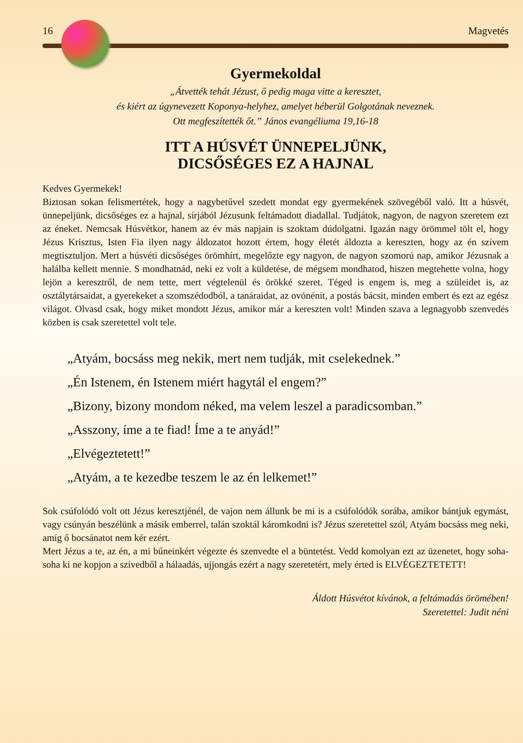16 Magvetés
Gyermekoldal
„Átvették tehát Jézust, ő pedig maga vitte a keresztet,
és kiért az úgynevezett Koponya-helyhez, amelyet héberül Golgotának neveznek.
Ott megfeszítették őt.” János evangéliuma 19,16-18
ITT A HÚSVÉT ÜNNEPELJÜNK,
DICSŐSÉGES EZ A HAJNAL
Kedves Gyermekek!
Biztosan sokan felismertétek, hogy a nagybetűvel szedett mondat egy gyermekének szövegéből való. Itt a húsvét, ünnepeljünk, dicsőséges ez a hajnal, sírjából Jézusunk feltámadott diadallal. Tudjátok, nagyon, de nagyon szeretem ezt az éneket. Nemcsak Húsvétkor, hanem az év más napjain is szoktam dúdolgatni. Igazán nagy örömmel tölt el, hogy Jézus Krisztus, Isten Fia ilyen nagy áldozatot hozott értem, hogy életét áldozta a kereszten, hogy az én szívem megtisztuljon. Mert a húsvéti dicsőséges örömhírt, megelőzte egy nagyon, de nagyon szomorú nap, amikor Jézusnak a halálba kellett mennie. S mondhatnád, neki ez volt a küldetése, de mégsem mondhatod, hiszen megtehette volna, hogy lejön a keresztről, de nem tette, mert végtelenül és örökké szeret. Téged is engem is, meg a szüleidet is, az osztálytársaidat, a gyerekeket a szomszédodból, a tanáraidat, az ovónénit, a postás bácsit, minden embert és ezt az egész világot. Olvasd csak, hogy miket mondott Jézus, amikor már a kereszten volt! Minden szava a legnagyobb szenvedés közben is csak szeretettel volt tele.
„Atyám, bocsáss meg nekik, mert nem tudják, mit cselekednek.”
„Én Istenem, én Istenem miért hagytál el engem?”
„Bizony, bizony mondom néked, ma velem leszel a paradicsomban.”
„Asszony, íme a te fiad! Íme a te anyád!”
„Elvégeztetett!”
„Atyám, a te kezedbe teszem le az én lelkemet!”
Sok csúfolódó volt ott Jézus keresztjénél, de vajon nem állunk be mi is a csúfolódók sorába, amikor bántjuk egymást, vagy csúnyán beszélünk a másik emberrel, talán szoktál káromkodni is? Jézus szeretettel szól, Atyám bocsáss meg neki, amíg ő bocsánatot nem kér ezért.
Mert Jézus a te, az én, a mi bűneinkért végezte és szenvedte el a büntetést. Vedd komolyan ezt az üzenetet, hogy soha-soha ki ne kopjon a szívedből a hálaadás, ujjongás ezért a nagy szeretetért, mely érted is ELVÉGEZTETETT!
Áldott Húsvétot kívánok, a feltámadás örömében!
Szeretettel: Judit néni